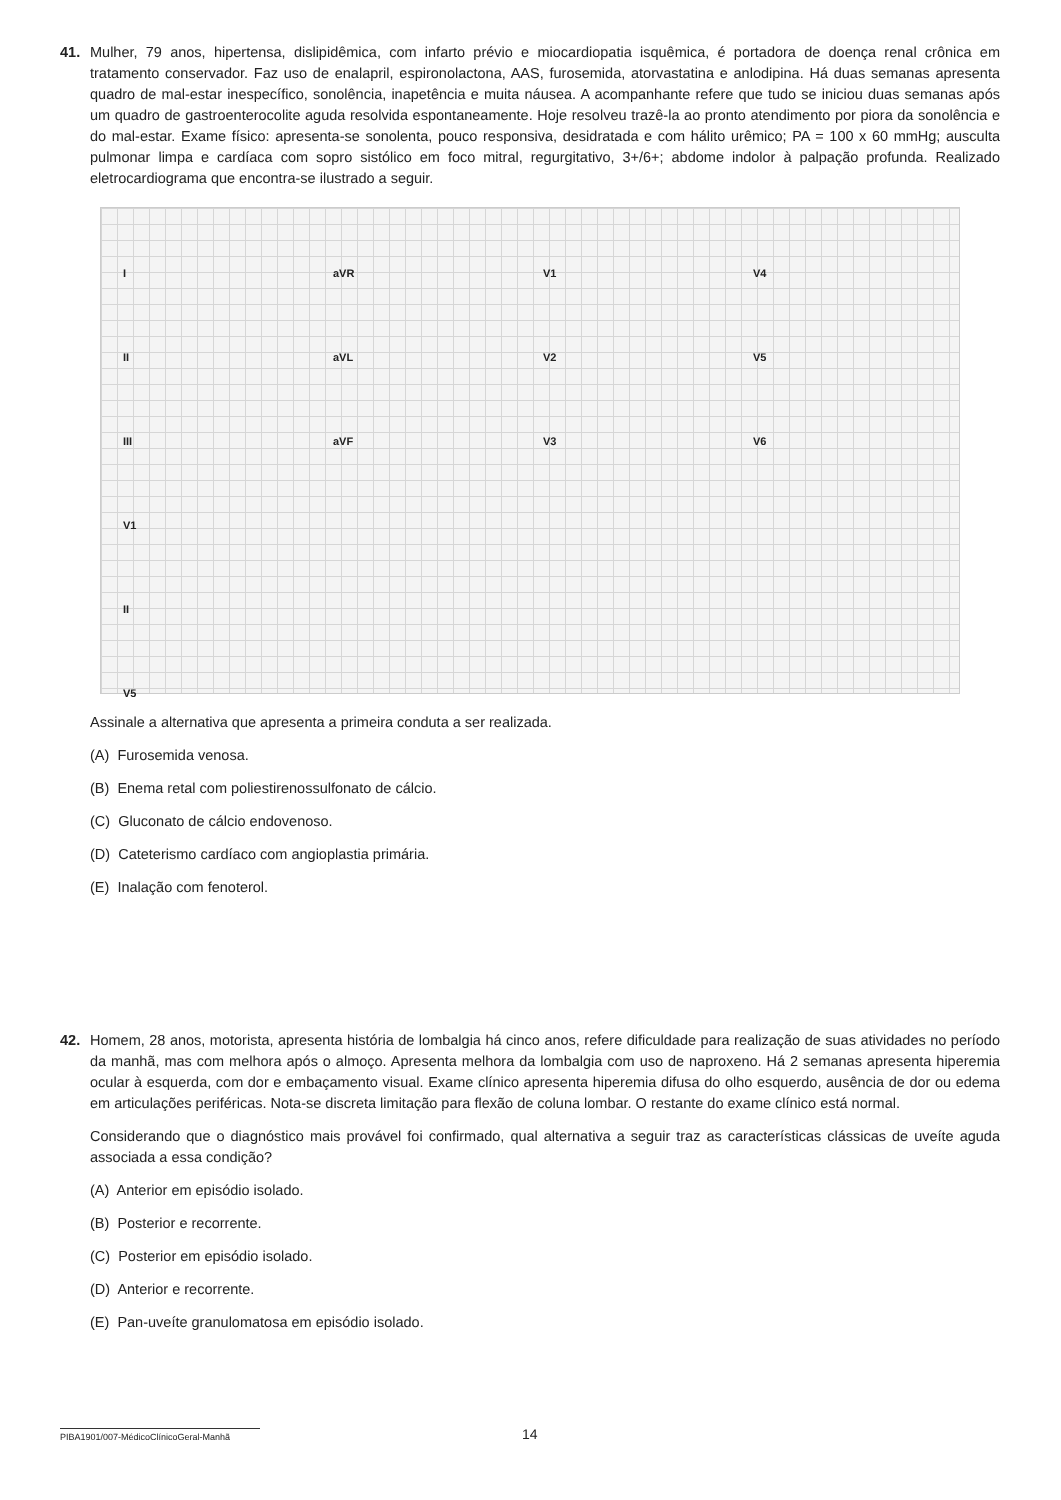41. Mulher, 79 anos, hipertensa, dislipidêmica, com infarto prévio e miocardiopatia isquêmica, é portadora de doença renal crônica em tratamento conservador. Faz uso de enalapril, espironolactona, AAS, furosemida, atorvastatina e anlodipina. Há duas semanas apresenta quadro de mal-estar inespecífico, sonolência, inapetência e muita náusea. A acompanhante refere que tudo se iniciou duas semanas após um quadro de gastroenterocolite aguda resolvida espontaneamente. Hoje resolveu trazê-la ao pronto atendimento por piora da sonolência e do mal-estar. Exame físico: apresenta-se sonolenta, pouco responsiva, desidratada e com hálito urêmico; PA = 100 x 60 mmHg; ausculta pulmonar limpa e cardíaca com sopro sistólico em foco mitral, regurgitativo, 3+/6+; abdome indolor à palpação profunda. Realizado eletrocardiograma que encontra-se ilustrado a seguir.
IaVR V1 V4 II aVL V2 V5 III aVF V3 V6 V1 II V5
Assinale a alternativa que apresenta a primeira conduta a ser realizada.
(A) Furosemida venosa.
(B) Enema retal com poliestirenossulfonato de cálcio.
(C) Gluconato de cálcio endovenoso.
(D) Cateterismo cardíaco com angioplastia primária.
(E) Inalação com fenoterol.
42. Homem, 28 anos, motorista, apresenta história de lombalgia há cinco anos, refere dificuldade para realização de suas atividades no período da manhã, mas com melhora após o almoço. Apresenta melhora da lombalgia com uso de naproxeno. Há 2 semanas apresenta hiperemia ocular à esquerda, com dor e embaçamento visual. Exame clínico apresenta hiperemia difusa do olho esquerdo, ausência de dor ou edema em articulações periféricas. Nota-se discreta limitação para flexão de coluna lombar. O restante do exame clínico está normal.
Considerando que o diagnóstico mais provável foi confirmado, qual alternativa a seguir traz as características clássicas de uveíte aguda associada a essa condição?
(A) Anterior em episódio isolado.
(B) Posterior e recorrente.
(C) Posterior em episódio isolado.
(D) Anterior e recorrente.
(E) Pan-uveíte granulomatosa em episódio isolado.
PIBA1901/007-MédicoClínicoGeral-Manhã
14